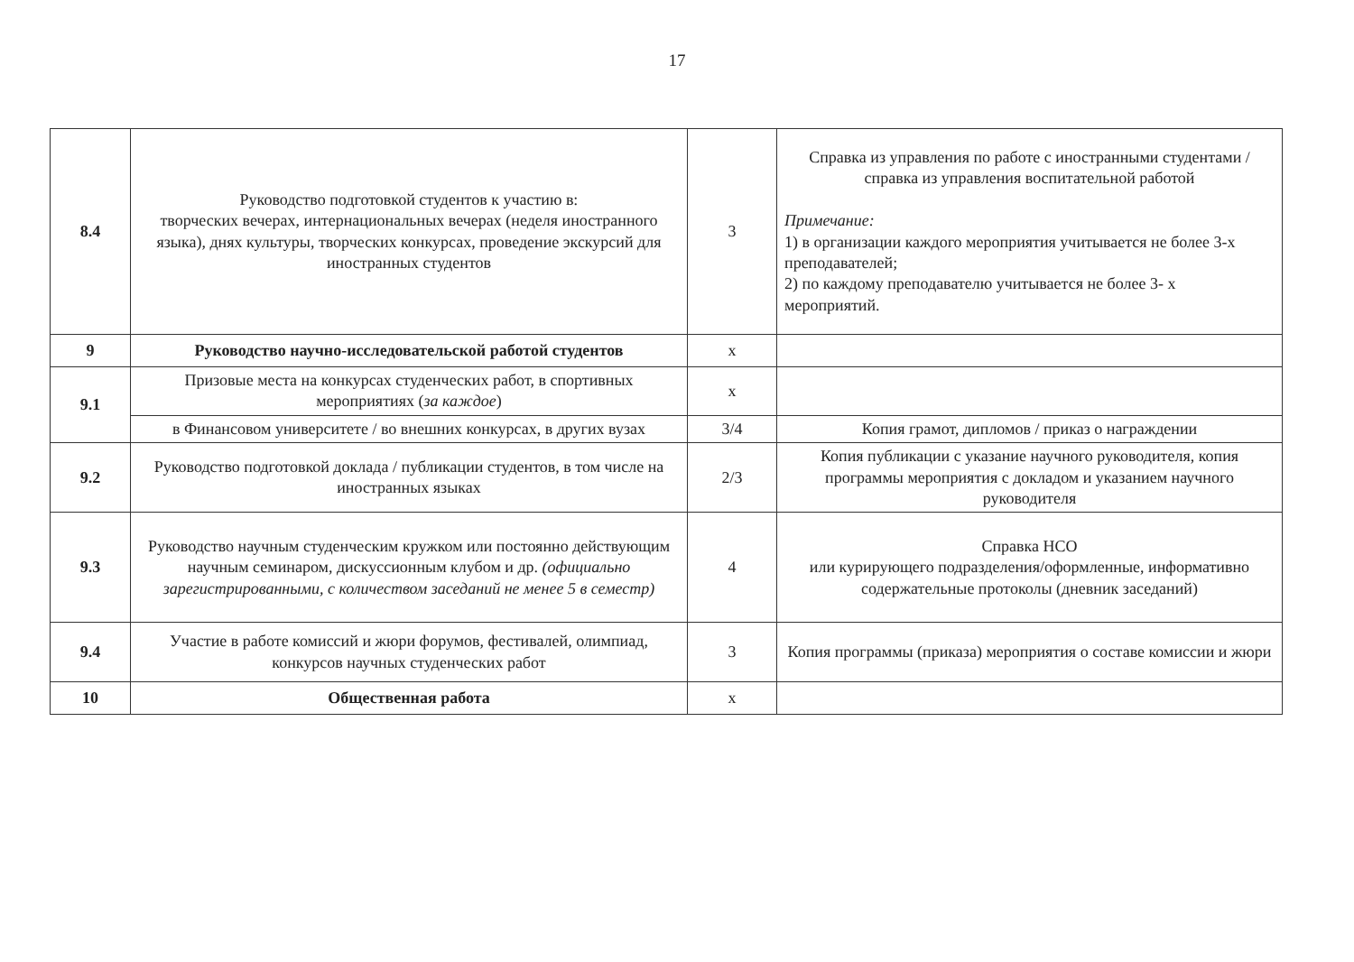17
| 8.4 | Руководство подготовкой студентов к участию в: творческих вечерах, интернациональных вечерах (неделя иностранного языка), днях культуры, творческих конкурсах, проведение экскурсий для иностранных студентов | 3 | Справка из управления по работе с иностранными студентами / справка из управления воспитательной работой Примечание: 1) в организации каждого мероприятия учитывается не более 3-х преподавателей; 2) по каждому преподавателю учитывается не более 3- х мероприятий. |
| 9 | Руководство научно-исследовательской работой студентов | x | |
| 9.1 | Призовые места на конкурсах студенческих работ, в спортивных мероприятиях ( за каждое ) | x | |
| | в Финансовом университете / во внешних конкурсах, в других вузах | 3/4 | Копия грамот, дипломов / приказ о награждении |
| 9.2 | Руководство подготовкой доклада / публикации студентов, в том числе на иностранных языках | 2/3 | Копия публикации с указание научного руководителя, копия программы мероприятия с докладом и указанием научного руководителя |
| 9.3 | Руководство научным студенческим кружком или постоянно действующим научным семинаром, дискуссионным клубом и др. (официально зарегистрированными, с количеством заседаний не менее 5 в семестр) | 4 | Справка НСО или курирующего подразделения/оформленные, информативно содержательные протоколы (дневник заседаний) |
| 9.4 | Участие в работе комиссий и жюри форумов, фестивалей, олимпиад, конкурсов научных студенческих работ | 3 | Копия программы (приказа) мероприятия о составе комиссии и жюри |
| 10 | Общественная работа | x | |